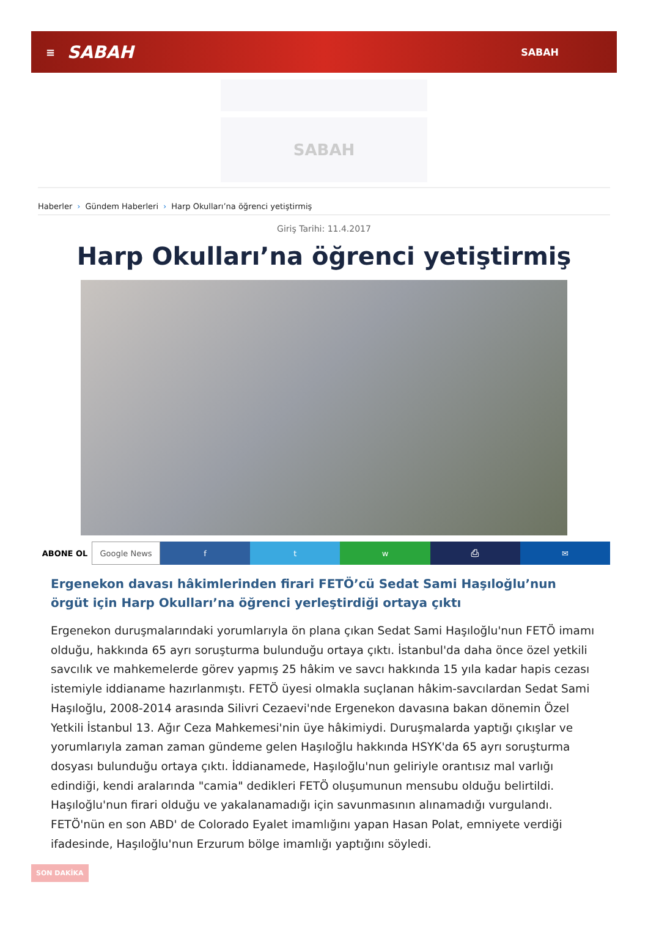≡ SABAH SABAH
SABAH
Haberler › Gündem Haberleri › Harp Okulları’na öğrenci yetiştirmiş
Giriş Tarihi: 11.4.2017
Harp Okulları’na öğrenci yetiştirmiş
ABONE OL Google News f t w ⎙ ✉
Ergenekon davası hâkimlerinden firari FETÖ’cü Sedat Sami Haşıloğlu’nun örgüt için Harp Okulları’na öğrenci yerleştirdiği ortaya çıktı
Ergenekon duruşmalarındaki yorumlarıyla ön plana çıkan Sedat Sami Haşıloğlu'nun FETÖ imamı olduğu, hakkında 65 ayrı soruşturma bulunduğu ortaya çıktı. İstanbul'da daha önce özel yetkili savcılık ve mahkemelerde görev yapmış 25 hâkim ve savcı hakkında 15 yıla kadar hapis cezası istemiyle iddianame hazırlanmıştı. FETÖ üyesi olmakla suçlanan hâkim-savcılardan Sedat Sami Haşıloğlu, 2008-2014 arasında Silivri Cezaevi'nde Ergenekon davasına bakan dönemin Özel Yetkili İstanbul 13. Ağır Ceza Mahkemesi'nin üye hâkimiydi. Duruşmalarda yaptığı çıkışlar ve yorumlarıyla zaman zaman gündeme gelen Haşıloğlu hakkında HSYK'da 65 ayrı soruşturma dosyası bulunduğu ortaya çıktı. İddianamede, Haşıloğlu'nun geliriyle orantısız mal varlığı edindiği, kendi aralarında "camia" dedikleri FETÖ oluşumunun mensubu olduğu belirtildi. Haşıloğlu'nun firari olduğu ve yakalanamadığı için savunmasının alınamadığı vurgulandı. FETÖ'nün en son ABD' de Colorado Eyalet imamlığını yapan Hasan Polat, emniyete verdiği ifadesinde, Haşıloğlu'nun Erzurum bölge imamlığı yaptığını söyledi.
SON DAKİKA